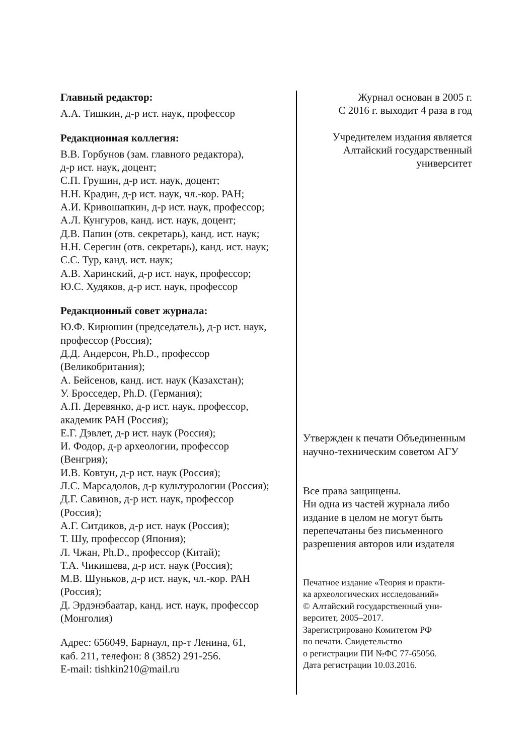Главный редактор:
А.А. Тишкин, д-р ист. наук, профессор
Редакционная коллегия:
В.В. Горбунов (зам. главного редактора),
д-р ист. наук, доцент;
С.П. Грушин, д-р ист. наук, доцент;
Н.Н. Крадин, д-р ист. наук, чл.-кор. РАН;
А.И. Кривошапкин, д-р ист. наук, профессор;
А.Л. Кунгуров, канд. ист. наук, доцент;
Д.В. Папин (отв. секретарь), канд. ист. наук;
Н.Н. Серегин (отв. секретарь), канд. ист. наук;
С.С. Тур, канд. ист. наук;
А.В. Харинский, д-р ист. наук, профессор;
Ю.С. Худяков, д-р ист. наук, профессор
Редакционный совет журнала:
Ю.Ф. Кирюшин (председатель), д-р ист. наук,
профессор (Россия);
Д.Д. Андерсон, Ph.D., профессор
(Великобритания);
А. Бейсенов, канд. ист. наук (Казахстан);
У. Бросседер, Ph.D. (Германия);
А.П. Деревянко, д-р ист. наук, профессор,
академик РАН (Россия);
Е.Г. Дэвлет, д-р ист. наук (Россия);
И. Фодор, д-р археологии, профессор
(Венгрия);
И.В. Ковтун, д-р ист. наук (Россия);
Л.С. Марсадолов, д-р культурологии (Россия);
Д.Г. Савинов, д-р ист. наук, профессор
(Россия);
А.Г. Ситдиков, д-р ист. наук (Россия);
Т. Шу, профессор (Япония);
Л. Чжан, Ph.D., профессор (Китай);
Т.А. Чикишева, д-р ист. наук (Россия);
М.В. Шуньков, д-р ист. наук, чл.-кор. РАН
(Россия);
Д. Эрдэнэбаатар, канд. ист. наук, профессор
(Монголия)
Адрес: 656049, Барнаул, пр-т Ленина, 61,
каб. 211, телефон: 8 (3852) 291-256.
E-mail: tishkin210@mail.ru
Журнал основан в 2005 г.
С 2016 г. выходит 4 раза в год
Учредителем издания является
Алтайский государственный
университет
Утвержден к печати Объединенным
научно-техническим советом АГУ
Все права защищены.
Ни одна из частей журнала либо
издание в целом не могут быть
перепечатаны без письменного
разрешения авторов или издателя
Печатное издание «Теория и практи-
ка археологических исследований»
© Алтайский государственный уни-
верситет, 2005–2017.
Зарегистрировано Комитетом РФ
по печати. Свидетельство
о регистрации ПИ №ФС 77-65056.
Дата регистрации 10.03.2016.